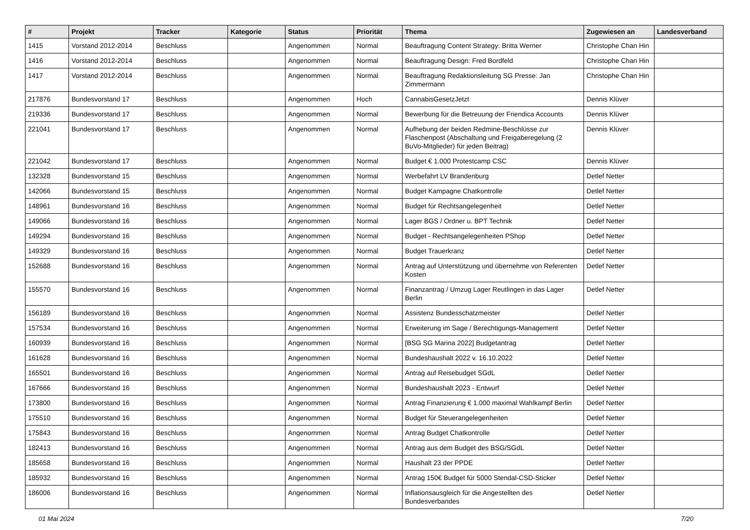| # | Projekt | Tracker | Kategorie | Status | Priorität | Thema | Zugewiesen an | Landesverband |
| --- | --- | --- | --- | --- | --- | --- | --- | --- |
| 1415 | Vorstand 2012-2014 | Beschluss | | Angenommen | Normal | Beauftragung Content Strategy: Britta Werner | Christophe Chan Hin | |
| 1416 | Vorstand 2012-2014 | Beschluss | | Angenommen | Normal | Beauftragung Design: Fred Bordfeld | Christophe Chan Hin | |
| 1417 | Vorstand 2012-2014 | Beschluss | | Angenommen | Normal | Beauftragung Redaktionsleitung SG Presse: Jan Zimmermann | Christophe Chan Hin | |
| 217876 | Bundesvorstand 17 | Beschluss | | Angenommen | Hoch | CannabisGesetzJetzt | Dennis Klüver | |
| 219336 | Bundesvorstand 17 | Beschluss | | Angenommen | Normal | Bewerbung für die Betreuung der Friendica Accounts | Dennis Klüver | |
| 221041 | Bundesvorstand 17 | Beschluss | | Angenommen | Normal | Aufhebung der beiden Redmine-Beschlüsse zur Flaschenpost (Abschaltung und Freigaberegelung (2 BuVo-Mitglieder) für jeden Beitrag) | Dennis Klüver | |
| 221042 | Bundesvorstand 17 | Beschluss | | Angenommen | Normal | Budget € 1.000 Protestcamp CSC | Dennis Klüver | |
| 132328 | Bundesvorstand 15 | Beschluss | | Angenommen | Normal | Werbefahrt LV Brandenburg | Detlef Netter | |
| 142066 | Bundesvorstand 15 | Beschluss | | Angenommen | Normal | Budget Kampagne Chatkontrolle | Detlef Netter | |
| 148961 | Bundesvorstand 16 | Beschluss | | Angenommen | Normal | Budget für Rechtsangelegenheit | Detlef Netter | |
| 149066 | Bundesvorstand 16 | Beschluss | | Angenommen | Normal | Lager BGS / Ordner u. BPT Technik | Detlef Netter | |
| 149294 | Bundesvorstand 16 | Beschluss | | Angenommen | Normal | Budget - Rechtsangelegenheiten PShop | Detlef Netter | |
| 149329 | Bundesvorstand 16 | Beschluss | | Angenommen | Normal | Budget Trauerkranz | Detlef Netter | |
| 152688 | Bundesvorstand 16 | Beschluss | | Angenommen | Normal | Antrag auf Unterstützung und übernehme von Referenten Kosten | Detlef Netter | |
| 155570 | Bundesvorstand 16 | Beschluss | | Angenommen | Normal | Finanzantrag / Umzug Lager Reutlingen in das Lager Berlin | Detlef Netter | |
| 156189 | Bundesvorstand 16 | Beschluss | | Angenommen | Normal | Assistenz Bundesschatzmeister | Detlef Netter | |
| 157534 | Bundesvorstand 16 | Beschluss | | Angenommen | Normal | Erweiterung im Sage / Berechtigungs-Management | Detlef Netter | |
| 160939 | Bundesvorstand 16 | Beschluss | | Angenommen | Normal | [BSG SG Marina 2022] Budgetantrag | Detlef Netter | |
| 161628 | Bundesvorstand 16 | Beschluss | | Angenommen | Normal | Bundeshaushalt 2022 v. 16.10.2022 | Detlef Netter | |
| 165501 | Bundesvorstand 16 | Beschluss | | Angenommen | Normal | Antrag auf Reisebudget SGdL | Detlef Netter | |
| 167666 | Bundesvorstand 16 | Beschluss | | Angenommen | Normal | Bundeshaushalt 2023 - Entwurf | Detlef Netter | |
| 173800 | Bundesvorstand 16 | Beschluss | | Angenommen | Normal | Antrag Finanzierung € 1.000 maximal Wahlkampf Berlin | Detlef Netter | |
| 175510 | Bundesvorstand 16 | Beschluss | | Angenommen | Normal | Budget für Steuerangelegenheiten | Detlef Netter | |
| 175843 | Bundesvorstand 16 | Beschluss | | Angenommen | Normal | Antrag Budget Chatkontrolle | Detlef Netter | |
| 182413 | Bundesvorstand 16 | Beschluss | | Angenommen | Normal | Antrag aus dem Budget des BSG/SGdL | Detlef Netter | |
| 185658 | Bundesvorstand 16 | Beschluss | | Angenommen | Normal | Haushalt 23 der PPDE | Detlef Netter | |
| 185932 | Bundesvorstand 16 | Beschluss | | Angenommen | Normal | Antrag 150€ Budget für 5000 Stendal-CSD-Sticker | Detlef Netter | |
| 186006 | Bundesvorstand 16 | Beschluss | | Angenommen | Normal | Inflationsausgleich für die Angestellten des Bundesverbandes | Detlef Netter | |
01 Mai 2024 7/20